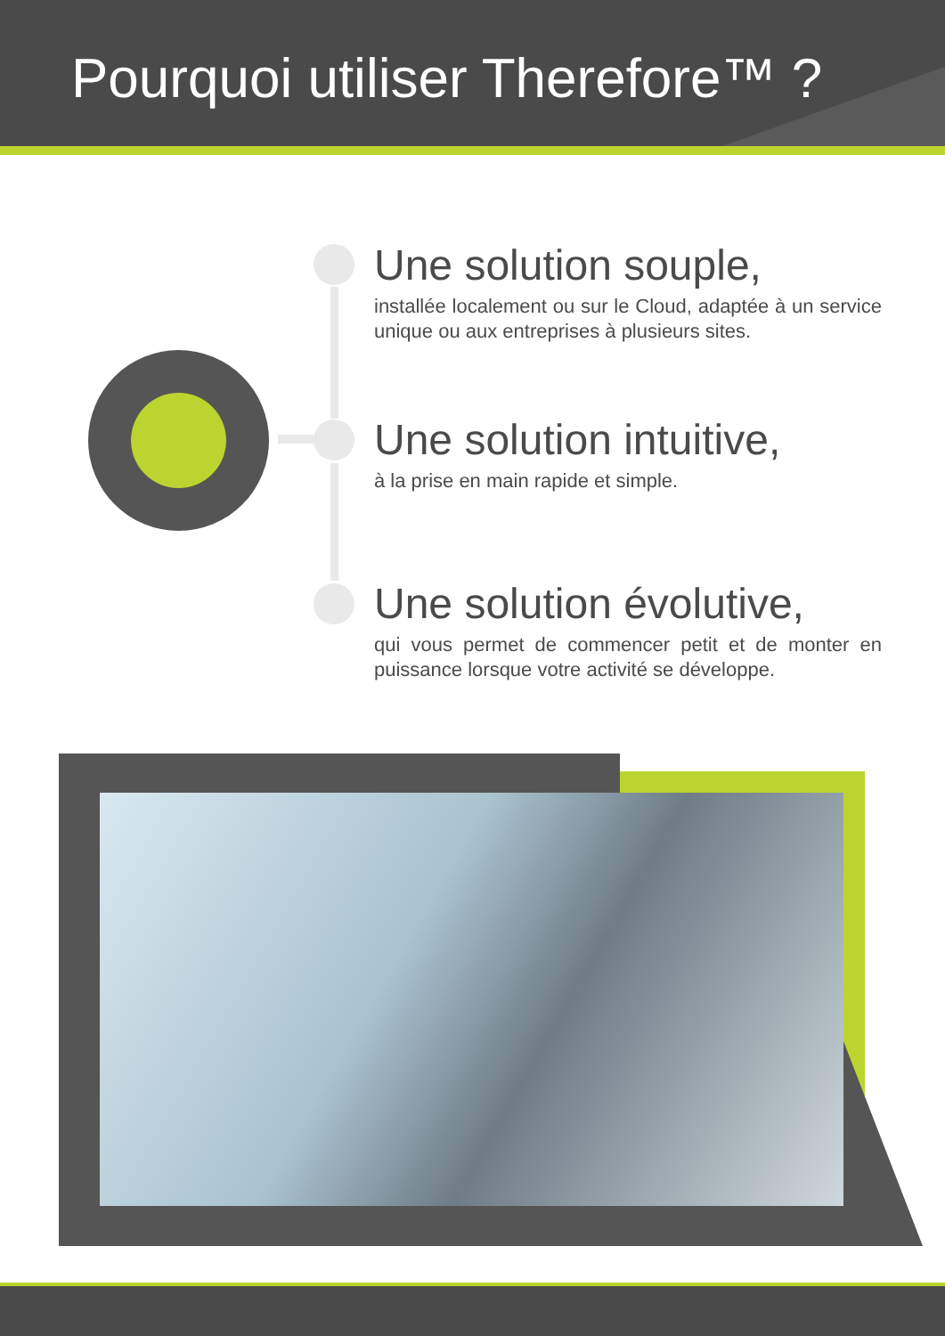Pourquoi utiliser Therefore™ ?
Une solution souple,
installée localement ou sur le Cloud, adaptée à un service unique ou aux entreprises à plusieurs sites.
Une solution intuitive,
à la prise en main rapide et simple.
Une solution évolutive,
qui vous permet de commencer petit et de monter en puissance lorsque votre activité se développe.